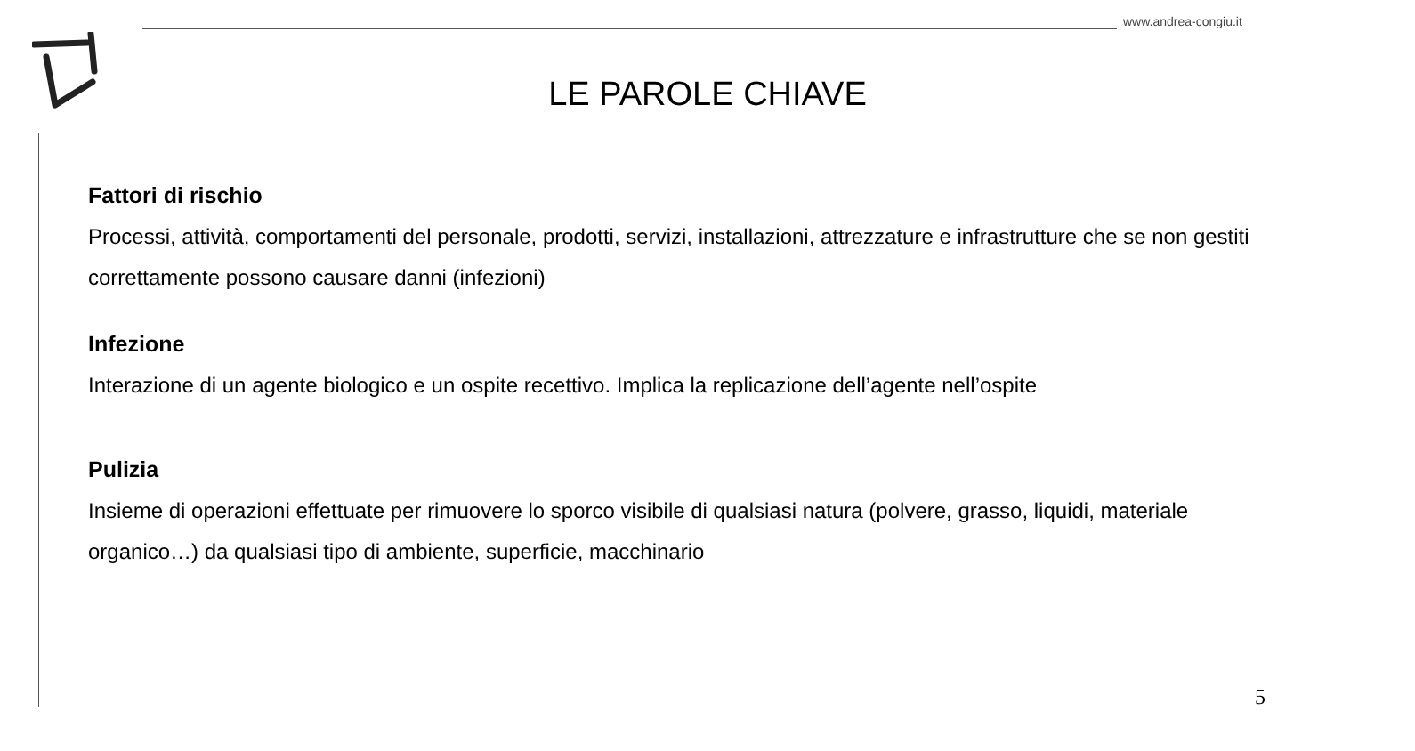www.andrea-congiu.it
LE PAROLE CHIAVE
Fattori di rischio
Processi, attività, comportamenti del personale, prodotti, servizi, installazioni, attrezzature e infrastrutture che se non gestiti correttamente possono causare danni (infezioni)
Infezione
Interazione di un agente biologico e un ospite recettivo. Implica la replicazione dell’agente nell’ospite
Pulizia
Insieme di operazioni effettuate per rimuovere lo sporco visibile di qualsiasi natura (polvere, grasso, liquidi, materiale organico…) da qualsiasi tipo di ambiente, superficie, macchinario
5